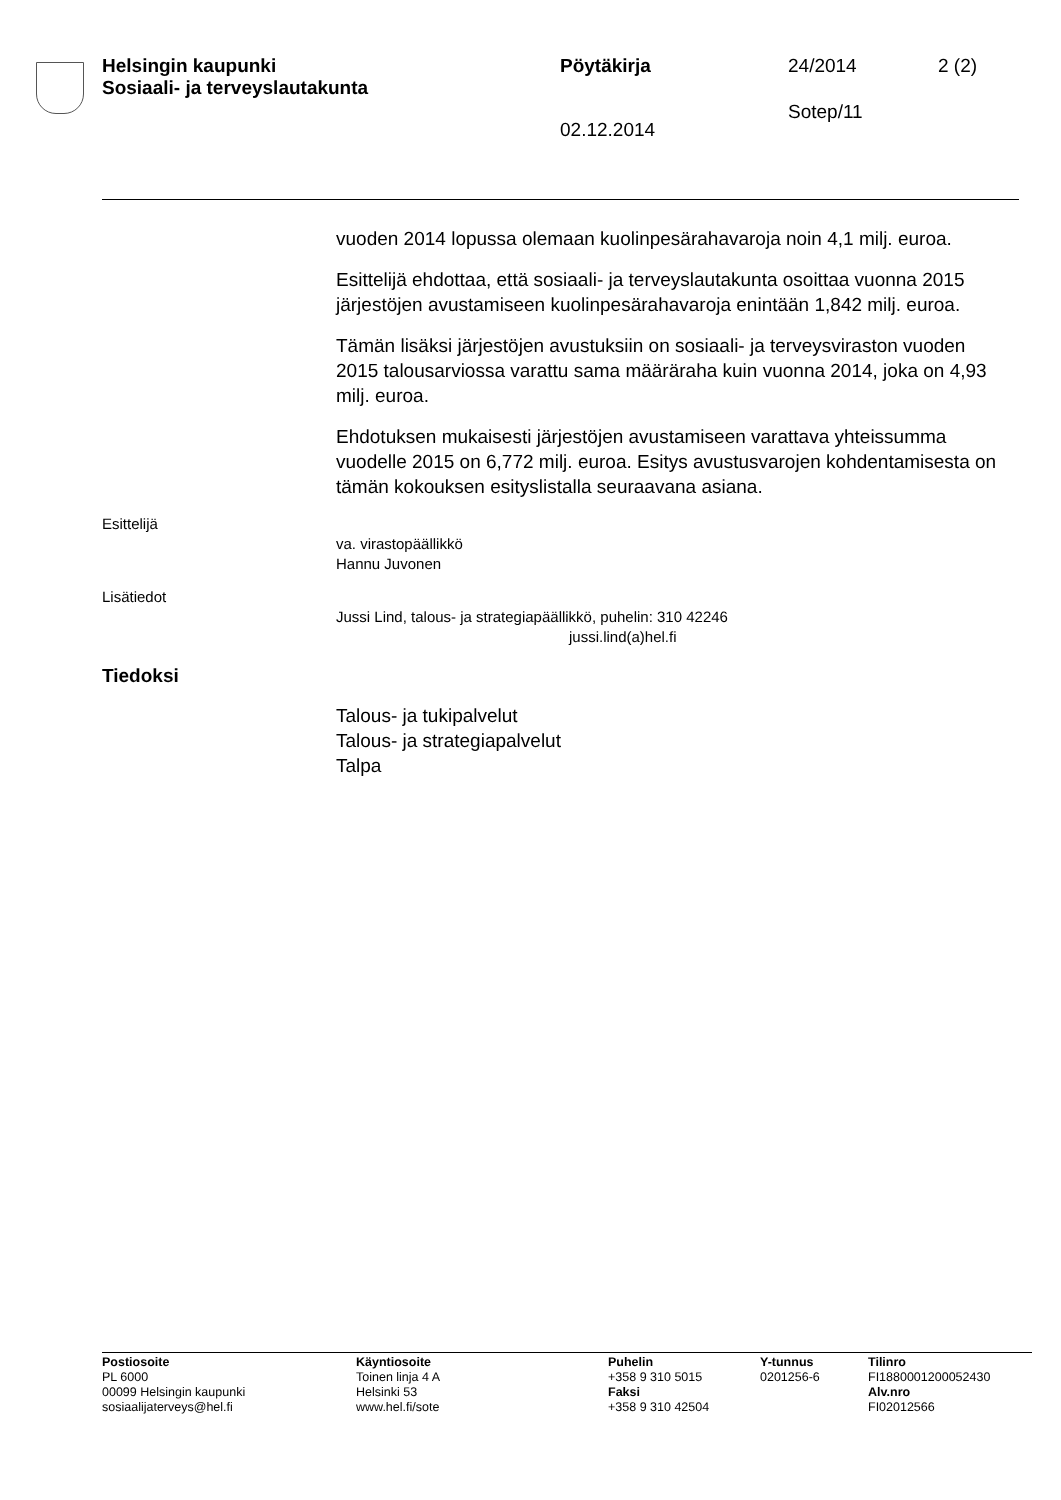Helsingin kaupunki
Sosiaali- ja terveyslautakunta
Pöytäkirja 24/2014
Sotep/11
2 (2)
02.12.2014
vuoden 2014 lopussa olemaan kuolinpesärahavaroja noin 4,1 milj. euroa.
Esittelijä ehdottaa, että sosiaali- ja terveyslautakunta osoittaa vuonna 2015 järjestöjen avustamiseen kuolinpesärahavaroja enintään 1,842 milj. euroa.
Tämän lisäksi järjestöjen avustuksiin on sosiaali- ja terveysviraston vuoden 2015 talousarviossa varattu sama määräraha kuin vuonna 2014, joka on 4,93 milj. euroa.
Ehdotuksen mukaisesti järjestöjen avustamiseen varattava yhteissumma vuodelle 2015 on 6,772 milj. euroa. Esitys avustusvarojen kohdentamisesta on tämän kokouksen esityslistalla seuraavana asiana.
Esittelijä
va. virastopäällikkö
Hannu Juvonen
Lisätiedot
Jussi Lind, talous- ja strategiapäällikkö, puhelin: 310 42246
jussi.lind(a)hel.fi
Tiedoksi
Talous- ja tukipalvelut
Talous- ja strategiapalvelut
Talpa
Postiosoite
PL 6000
00099 Helsingin kaupunki
sosiaalijaterveys@hel.fi
Käyntiosoite
Toinen linja 4 A
Helsinki 53
www.hel.fi/sote
Puhelin
+358 9 310 5015
Faksi
+358 9 310 42504
Y-tunnus
0201256-6
Tilinro
FI1880001200052430
Alv.nro
FI02012566